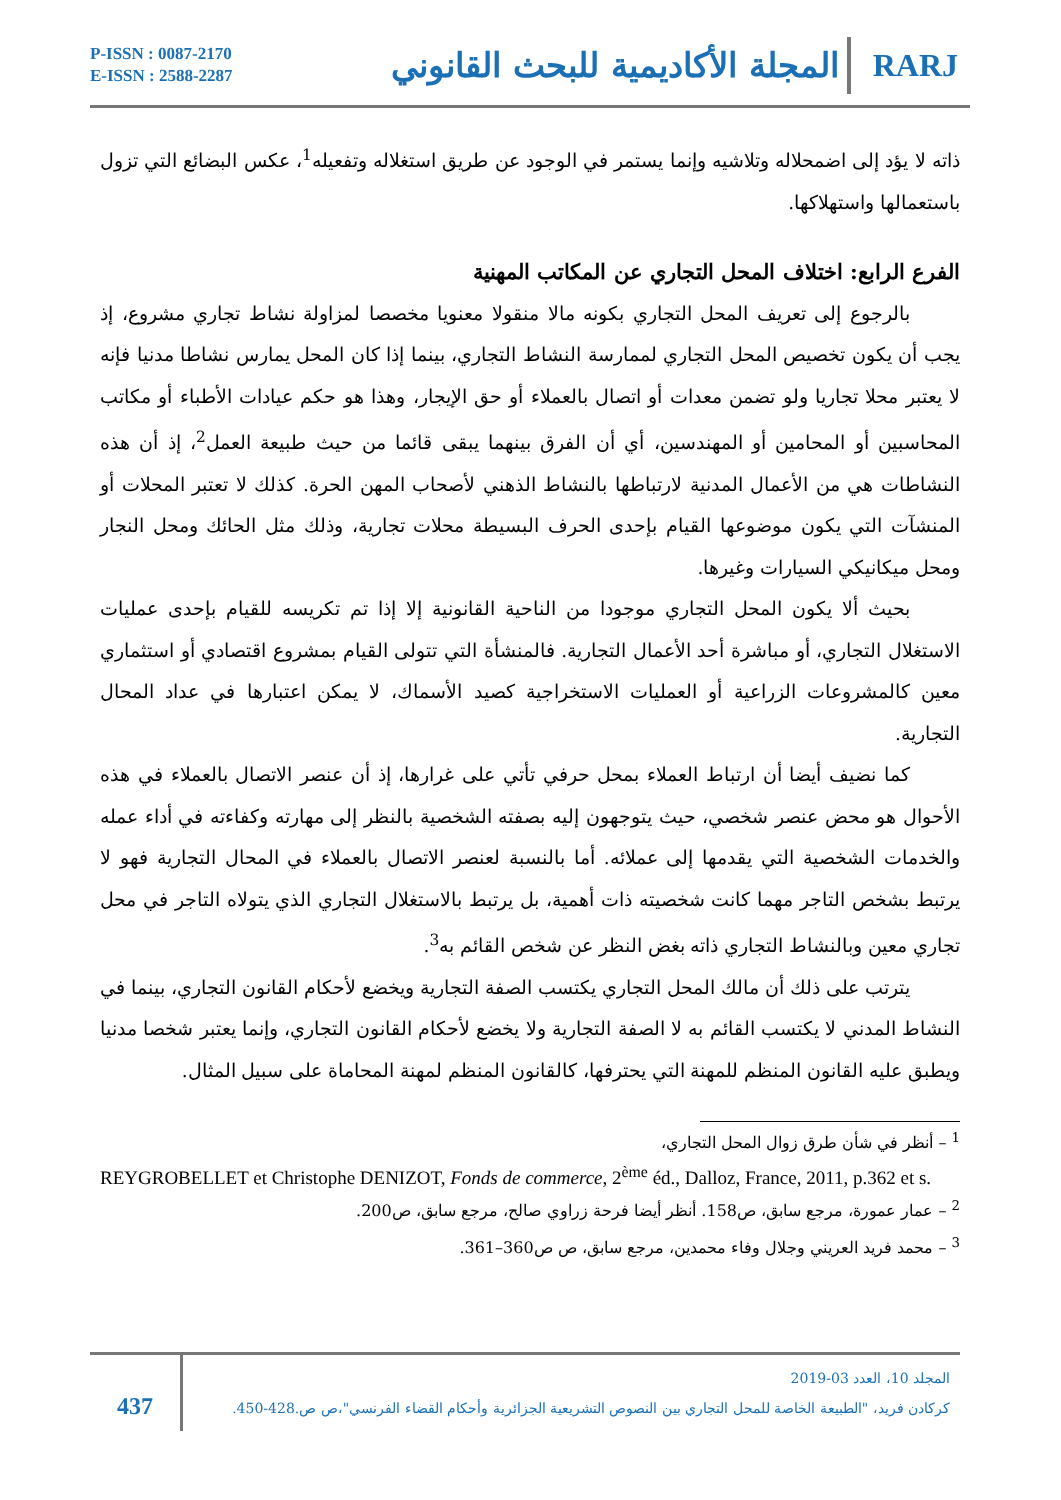P-ISSN : 0087-2170
E-ISSN : 2588-2287
المجلة الأكاديمية للبحث القانوني
RARJ
ذاته لا يؤد إلى اضمحلاله وتلاشيه وإنما يستمر في الوجود عن طريق استغلاله وتفعيله<sup>1</sup>، عكس البضائع التي تزول باستعمالها واستهلاكها.
الفرع الرابع: اختلاف المحل التجاري عن المكاتب المهنية
بالرجوع إلى تعريف المحل التجاري بكونه مالا منقولا معنويا مخصصا لمزاولة نشاط تجاري مشروع، إذ يجب أن يكون تخصيص المحل التجاري لممارسة النشاط التجاري، بينما إذا كان المحل يمارس نشاطا مدنيا فإنه لا يعتبر محلا تجاريا ولو تضمن معدات أو اتصال بالعملاء أو حق الإيجار، وهذا هو حكم عيادات الأطباء أو مكاتب المحاسبين أو المحامين أو المهندسين، أي أن الفرق بينهما يبقى قائما من حيث طبيعة العمل<sup>2</sup>، إذ أن هذه النشاطات هي من الأعمال المدنية لارتباطها بالنشاط الذهني لأصحاب المهن الحرة. كذلك لا تعتبر المحلات أو المنشآت التي يكون موضوعها القيام بإحدى الحرف البسيطة محلات تجارية، وذلك مثل الحائك ومحل النجار ومحل ميكانيكي السيارات وغيرها.
بحيث ألا يكون المحل التجاري موجودا من الناحية القانونية إلا إذا تم تكريسه للقيام بإحدى عمليات الاستغلال التجاري، أو مباشرة أحد الأعمال التجارية. فالمنشأة التي تتولى القيام بمشروع اقتصادي أو استثماري معين كالمشروعات الزراعية أو العمليات الاستخراجية كصيد الأسماك، لا يمكن اعتبارها في عداد المحال التجارية.
كما نضيف أيضا أن ارتباط العملاء بمحل حرفي تأتي على غرارها، إذ أن عنصر الاتصال بالعملاء في هذه الأحوال هو محض عنصر شخصي، حيث يتوجهون إليه بصفته الشخصية بالنظر إلى مهارته وكفاءته في أداء عمله والخدمات الشخصية التي يقدمها إلى عملائه. أما بالنسبة لعنصر الاتصال بالعملاء في المحال التجارية فهو لا يرتبط بشخص التاجر مهما كانت شخصيته ذات أهمية، بل يرتبط بالاستغلال التجاري الذي يتولاه التاجر في محل تجاري معين وبالنشاط التجاري ذاته بغض النظر عن شخص القائم به<sup>3</sup>.
يترتب على ذلك أن مالك المحل التجاري يكتسب الصفة التجارية ويخضع لأحكام القانون التجاري، بينما في النشاط المدني لا يكتسب القائم به لا الصفة التجارية ولا يخضع لأحكام القانون التجاري، وإنما يعتبر شخصا مدنيا ويطبق عليه القانون المنظم للمهنة التي يحترفها، كالقانون المنظم لمهنة المحاماة على سبيل المثال.
<sup>1</sup> – أنظر في شأن طرق زوال المحل التجاري،
REYGROBELLET et Christophe DENIZOT, Fonds de commerce, 2<sup>ème</sup> éd., Dalloz, France, 2011, p.362 et s.
<sup>2</sup> – عمار عمورة، مرجع سابق، ص158. أنظر أيضا فرحة زراوي صالح، مرجع سابق، ص200.
<sup>3</sup> – محمد فريد العريني وجلال وفاء محمدين، مرجع سابق، ص ص360–361.
437
المجلد 10، العدد 03-2019
كركادن فريد، "الطبيعة الخاصة للمحل التجاري بين النصوص التشريعية الجزائرية وأحكام القضاء الفرنسي"،ص ص.428-450.